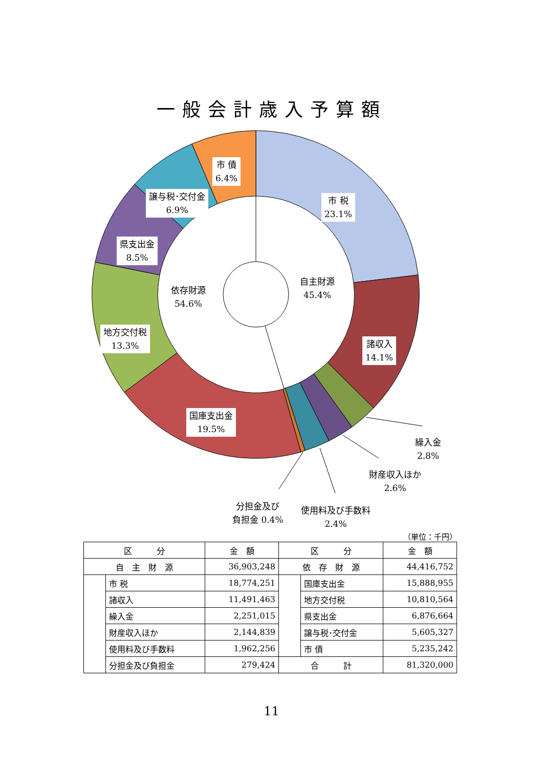一般会計歳入予算額
市 債
6.4%
譲与税･交付金
6.9%
市 税
23.1%
県支出金
8.5%
依存財源
54.6%
自主財源
45.4%
地方交付税
13.3%
諸収入
14.1%
国庫支出金
19.5%
繰入金
2.8%
財産収入ほか
2.6%
分担金及び
負担金 0.4%
使用料及び手数料
2.4%
（単位：千円）
| 区 分 | | 金 額 | 区 分 | | 金 額 |
| --- | --- | --- | --- | --- | --- |
| 自 主 財 源 | | 36,903,248 | 依 存 財 源 | | 44,416,752 |
| | 市 税 | 18,774,251 | | 国庫支出金 | 15,888,955 |
| | 諸収入 | 11,491,463 | | 地方交付税 | 10,810,564 |
| | 繰入金 | 2,251,015 | | 県支出金 | 6,876,664 |
| | 財産収入ほか | 2,144,839 | | 譲与税･交付金 | 5,605,327 |
| | 使用料及び手数料 | 1,962,256 | | 市 債 | 5,235,242 |
| | 分担金及び負担金 | 279,424 | 合 計 | | 81,320,000 |
11